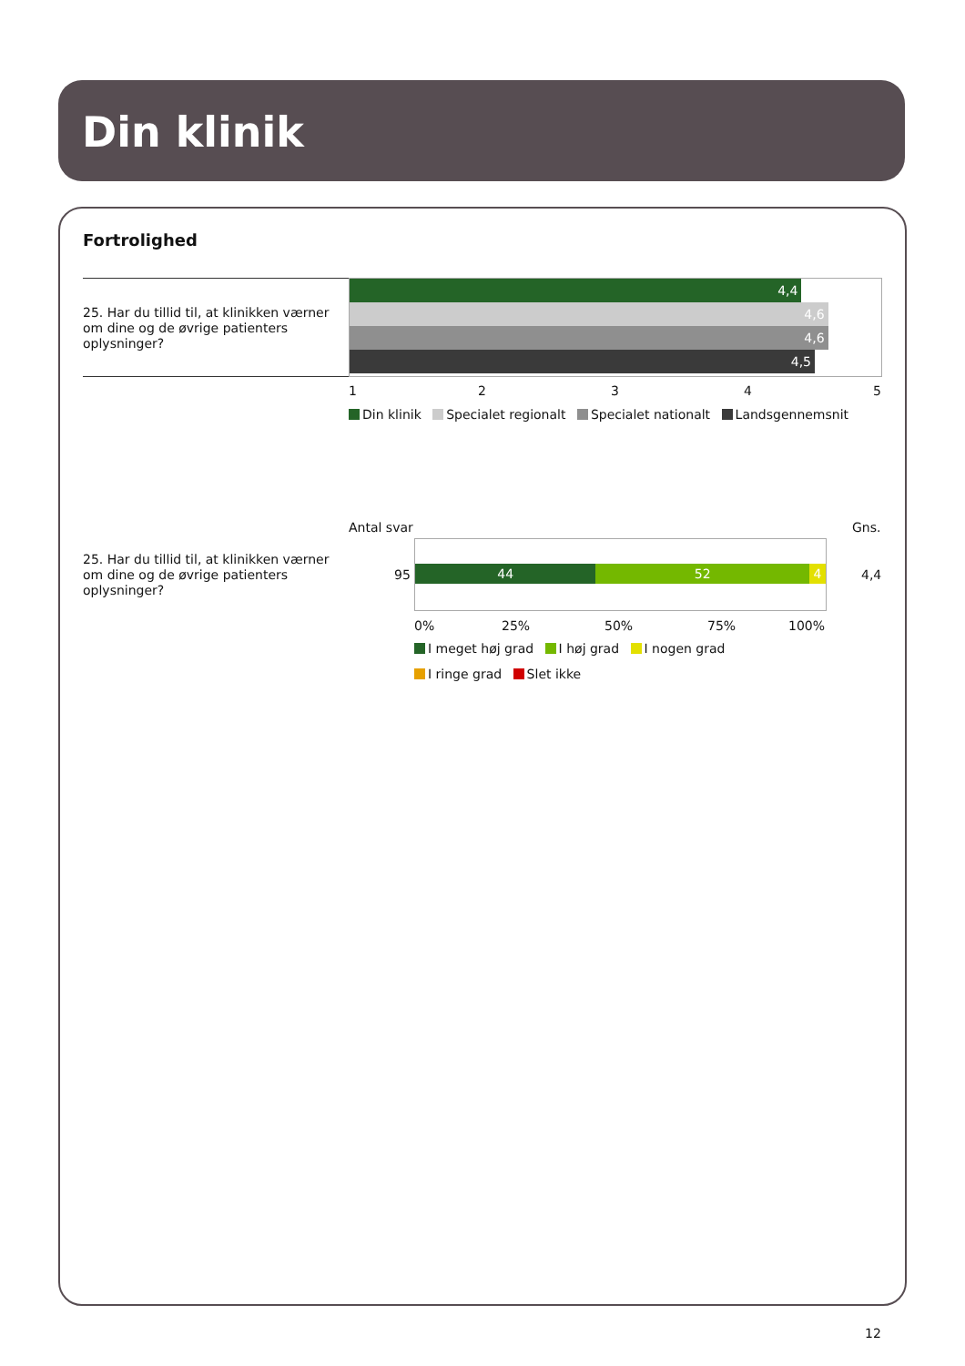Din klinik
Fortrolighed
25. Har du tillid til, at klinikken værner om dine og de øvrige patienters oplysninger?
4,4
4,6
4,6
4,5
1 2 3 4 5
Din klinik Specialet regionalt Specialet nationalt Landsgennemsnit
Antal svar Gns.
25. Har du tillid til, at klinikken værner om dine og de øvrige patienters oplysninger?
95
44 52 4
4,4
0% 25% 50% 75% 100%
I meget høj grad I høj grad I nogen grad
I ringe grad Slet ikke
12